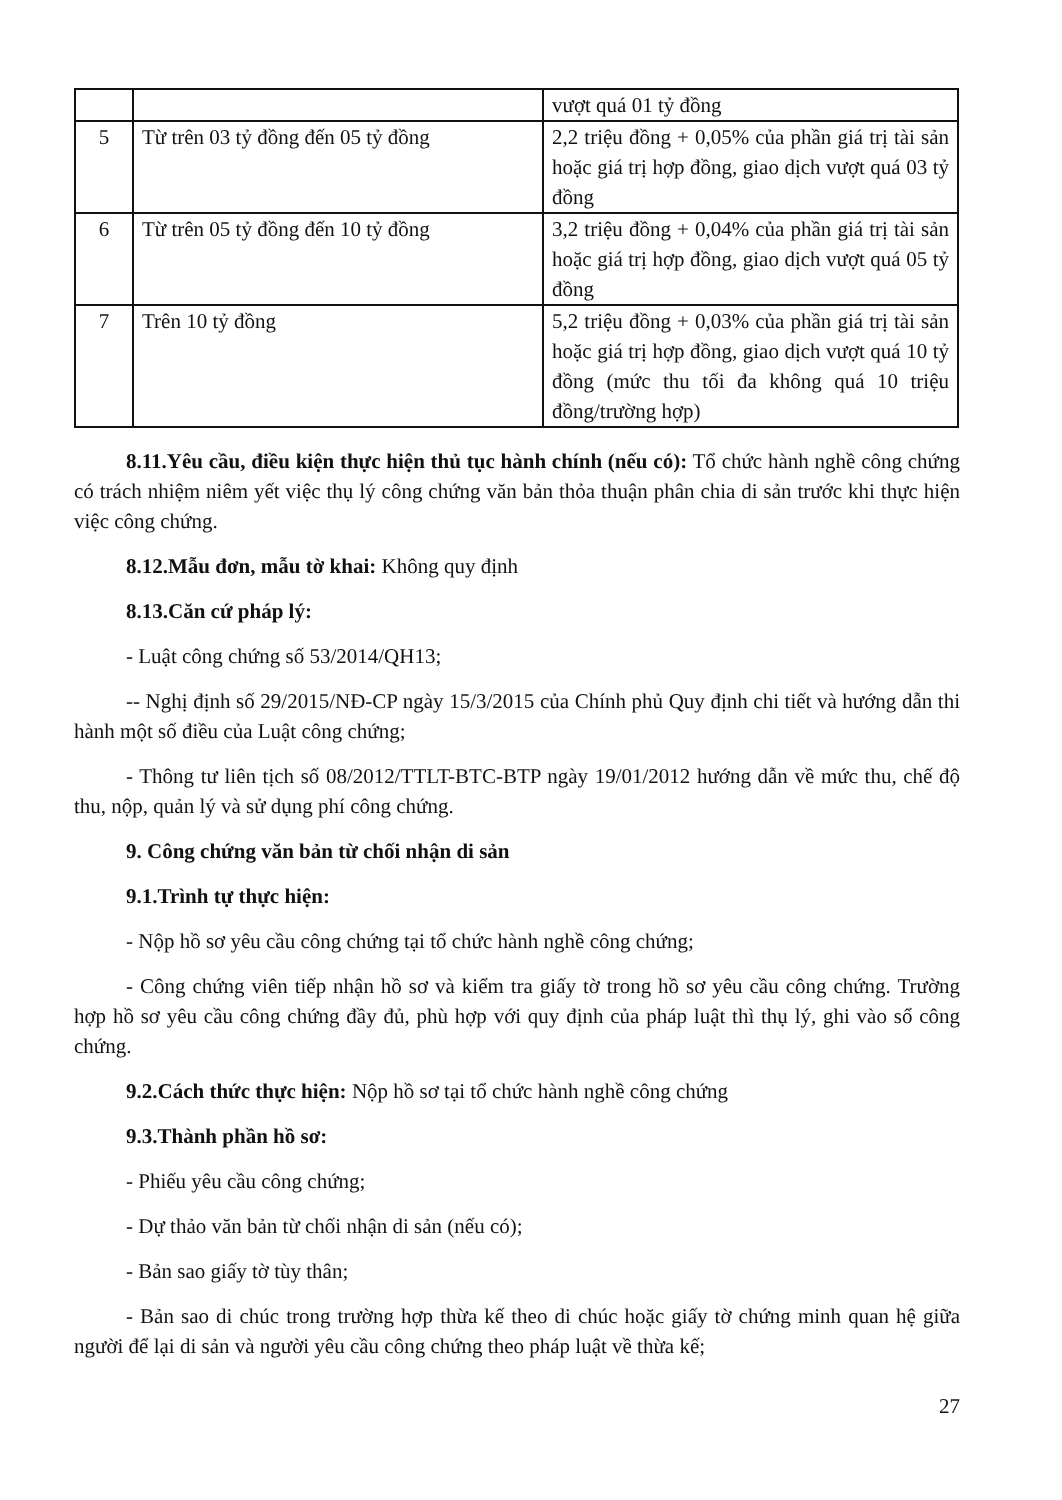| | | vượt quá 01 tỷ đồng |
| 5 | Từ trên 03 tỷ đồng đến 05 tỷ đồng | 2,2 triệu đồng + 0,05% của phần giá trị tài sản hoặc giá trị hợp đồng, giao dịch vượt quá 03 tỷ đồng |
| 6 | Từ trên 05 tỷ đồng đến 10 tỷ đồng | 3,2 triệu đồng + 0,04% của phần giá trị tài sản hoặc giá trị hợp đồng, giao dịch vượt quá 05 tỷ đồng |
| 7 | Trên 10 tỷ đồng | 5,2 triệu đồng + 0,03% của phần giá trị tài sản hoặc giá trị hợp đồng, giao dịch vượt quá 10 tỷ đồng (mức thu tối đa không quá 10 triệu đồng/trường hợp) |
8.11.Yêu cầu, điều kiện thực hiện thủ tục hành chính (nếu có): Tổ chức hành nghề công chứng có trách nhiệm niêm yết việc thụ lý công chứng văn bản thỏa thuận phân chia di sản trước khi thực hiện việc công chứng.
8.12.Mẫu đơn, mẫu tờ khai: Không quy định
8.13.Căn cứ pháp lý:
- Luật công chứng số 53/2014/QH13;
-- Nghị định số 29/2015/NĐ-CP ngày 15/3/2015 của Chính phủ Quy định chi tiết và hướng dẫn thi hành một số điều của Luật công chứng;
- Thông tư liên tịch số 08/2012/TTLT-BTC-BTP ngày 19/01/2012 hướng dẫn về mức thu, chế độ thu, nộp, quản lý và sử dụng phí công chứng.
9. Công chứng văn bản từ chối nhận di sản
9.1.Trình tự thực hiện:
- Nộp hồ sơ yêu cầu công chứng tại tổ chức hành nghề công chứng;
- Công chứng viên tiếp nhận hồ sơ và kiểm tra giấy tờ trong hồ sơ yêu cầu công chứng. Trường hợp hồ sơ yêu cầu công chứng đầy đủ, phù hợp với quy định của pháp luật thì thụ lý, ghi vào sổ công chứng.
9.2.Cách thức thực hiện: Nộp hồ sơ tại tổ chức hành nghề công chứng
9.3.Thành phần hồ sơ:
- Phiếu yêu cầu công chứng;
- Dự thảo văn bản từ chối nhận di sản (nếu có);
- Bản sao giấy tờ tùy thân;
- Bản sao di chúc trong trường hợp thừa kế theo di chúc hoặc giấy tờ chứng minh quan hệ giữa người để lại di sản và người yêu cầu công chứng theo pháp luật về thừa kế;
27